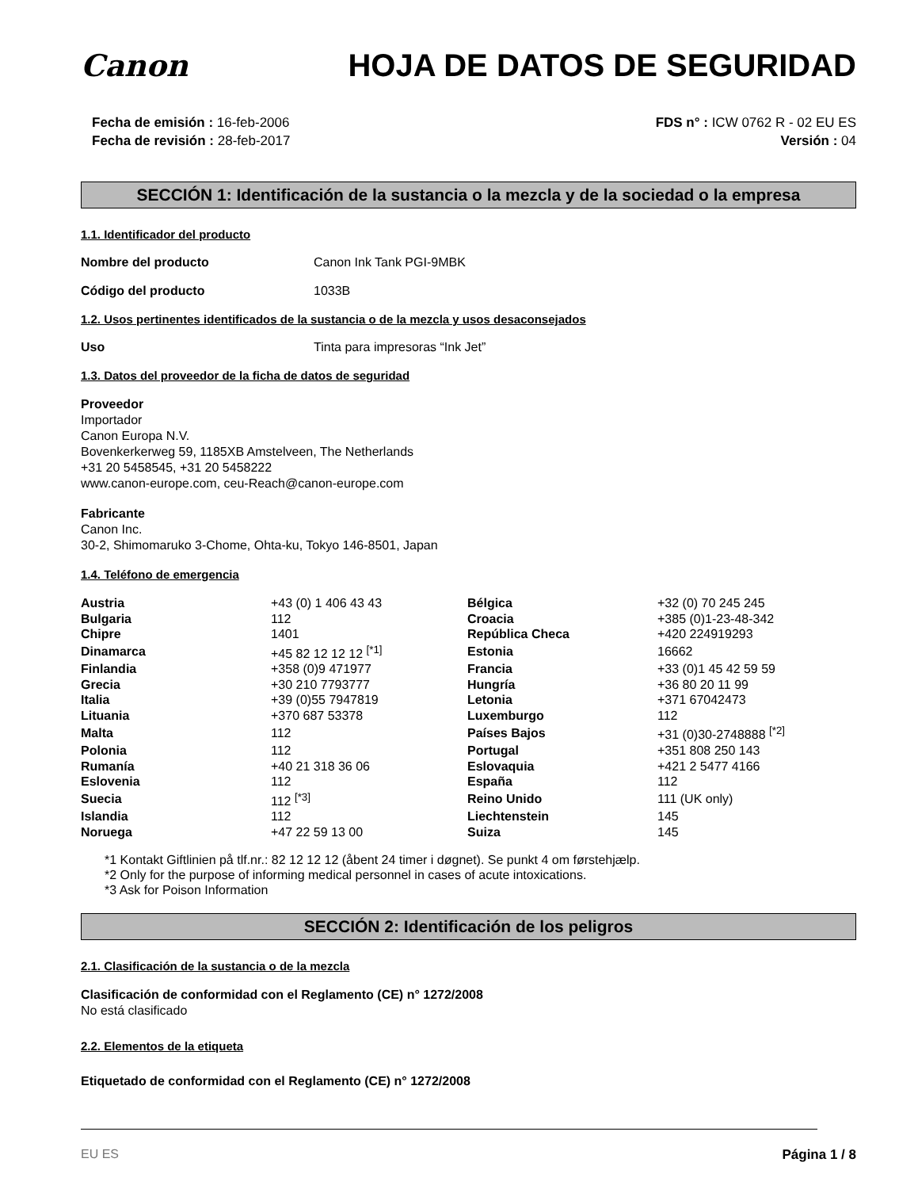Canon HOJA DE DATOS DE SEGURIDAD
Fecha de emisión : 16-feb-2006
Fecha de revisión : 28-feb-2017
FDS n° : ICW 0762 R - 02 EU ES
Versión : 04
SECCIÓN 1: Identificación de la sustancia o la mezcla y de la sociedad o la empresa
1.1. Identificador del producto
Nombre del producto Canon Ink Tank PGI-9MBK
Código del producto 1033B
1.2. Usos pertinentes identificados de la sustancia o de la mezcla y usos desaconsejados
Uso Tinta para impresoras “Ink Jet”
1.3. Datos del proveedor de la ficha de datos de seguridad
Proveedor
Importador
Canon Europa N.V.
Bovenkerkerweg 59, 1185XB Amstelveen, The Netherlands
+31 20 5458545, +31 20 5458222
www.canon-europe.com, ceu-Reach@canon-europe.com
Fabricante
Canon Inc.
30-2, Shimomaruko 3-Chome, Ohta-ku, Tokyo 146-8501, Japan
1.4. Teléfono de emergencia
| Austria | +43 (0) 1 406 43 43 | Bélgica | +32 (0) 70 245 245 |
| Bulgaria | 112 | Croacia | +385 (0)1-23-48-342 |
| Chipre | 1401 | República Checa | +420 224919293 |
| Dinamarca | +45 82 12 12 12 <sup>[*1]</sup> | Estonia | 16662 |
| Finlandia | +358 (0)9 471977 | Francia | +33 (0)1 45 42 59 59 |
| Grecia | +30 210 7793777 | Hungría | +36 80 20 11 99 |
| Italia | +39 (0)55 7947819 | Letonia | +371 67042473 |
| Lituania | +370 687 53378 | Luxemburgo | 112 |
| Malta | 112 | Países Bajos | +31 (0)30-2748888 <sup>[*2]</sup> |
| Polonia | 112 | Portugal | +351 808 250 143 |
| Rumanía | +40 21 318 36 06 | Eslovaquia | +421 2 5477 4166 |
| Eslovenia | 112 | España | 112 |
| Suecia | 112 <sup>[*3]</sup> | Reino Unido | 111 (UK only) |
| Islandia | 112 | Liechtenstein | 145 |
| Noruega | +47 22 59 13 00 | Suiza | 145 |
*1 Kontakt Giftlinien på tlf.nr.: 82 12 12 12 (åbent 24 timer i døgnet). Se punkt 4 om førstehjælp.
*2 Only for the purpose of informing medical personnel in cases of acute intoxications.
*3 Ask for Poison Information
SECCIÓN 2: Identificación de los peligros
2.1. Clasificación de la sustancia o de la mezcla
Clasificación de conformidad con el Reglamento (CE) n° 1272/2008
No está clasificado
2.2. Elementos de la etiqueta
Etiquetado de conformidad con el Reglamento (CE) n° 1272/2008
EU ES Página 1 / 8